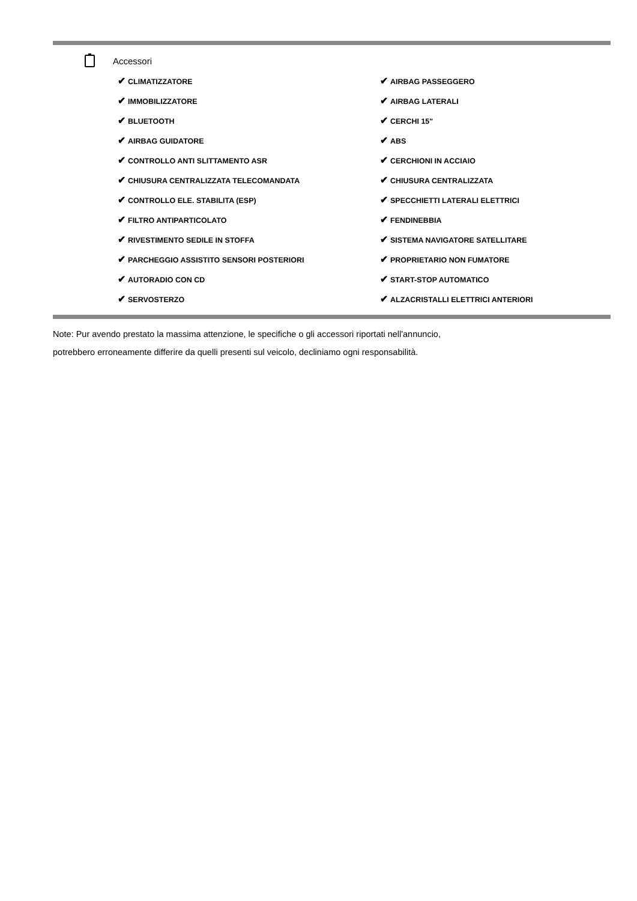Accessori
| ✔ CLIMATIZZATORE | ✔ AIRBAG PASSEGGERO |
| ✔ IMMOBILIZZATORE | ✔ AIRBAG LATERALI |
| ✔ BLUETOOTH | ✔ CERCHI 15" |
| ✔ AIRBAG GUIDATORE | ✔ ABS |
| ✔ CONTROLLO ANTI SLITTAMENTO ASR | ✔ CERCHIONI IN ACCIAIO |
| ✔ CHIUSURA CENTRALIZZATA TELECOMANDATA | ✔ CHIUSURA CENTRALIZZATA |
| ✔ CONTROLLO ELE. STABILITA (ESP) | ✔ SPECCHIETTI LATERALI ELETTRICI |
| ✔ FILTRO ANTIPARTICOLATO | ✔ FENDINEBBIA |
| ✔ RIVESTIMENTO SEDILE IN STOFFA | ✔ SISTEMA NAVIGATORE SATELLITARE |
| ✔ PARCHEGGIO ASSISTITO SENSORI POSTERIORI | ✔ PROPRIETARIO NON FUMATORE |
| ✔ AUTORADIO CON CD | ✔ START-STOP AUTOMATICO |
| ✔ SERVOSTERZO | ✔ ALZACRISTALLI ELETTRICI ANTERIORI |
Note: Pur avendo prestato la massima attenzione, le specifiche o gli accessori riportati nell'annuncio,
potrebbero erroneamente differire da quelli presenti sul veicolo, decliniamo ogni responsabilità.